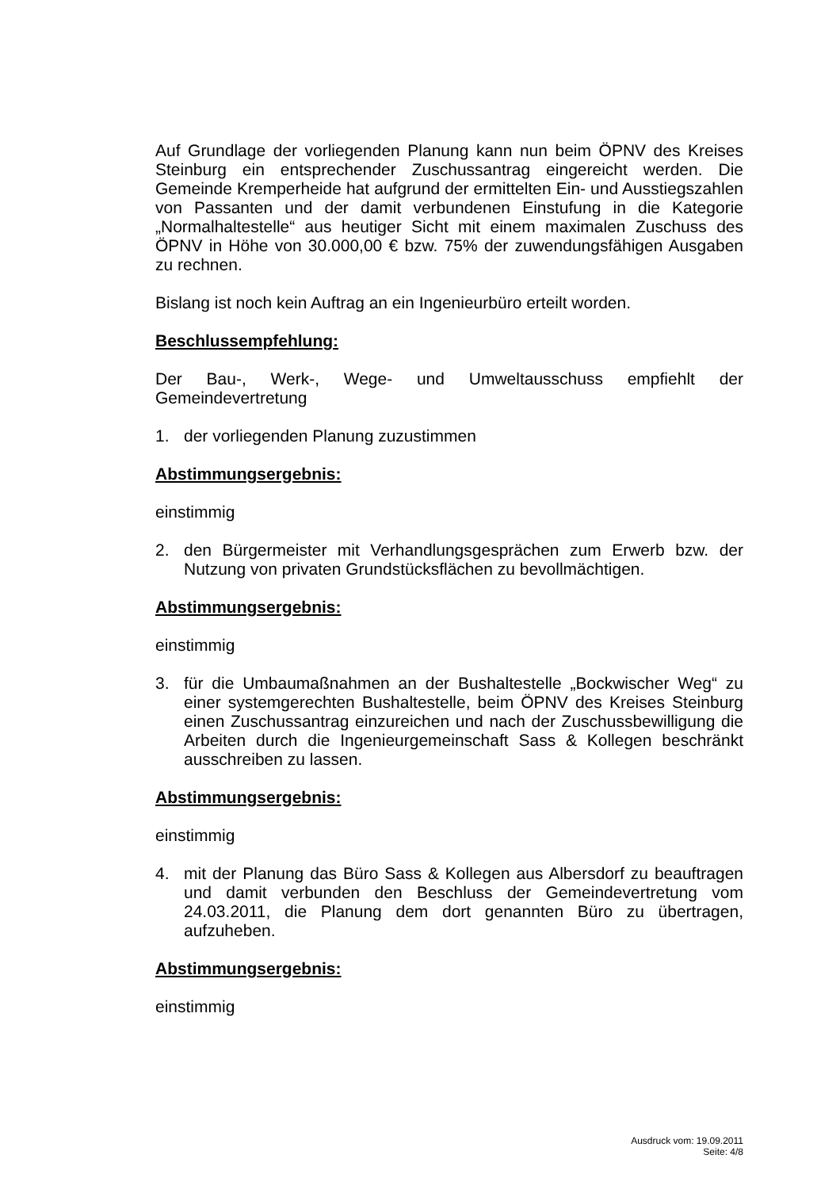Auf Grundlage der vorliegenden Planung kann nun beim ÖPNV des Kreises Steinburg ein entsprechender Zuschussantrag eingereicht werden. Die Gemeinde Kremperheide hat aufgrund der ermittelten Ein- und Ausstiegszahlen von Passanten und der damit verbundenen Einstufung in die Kategorie „Normalhaltestelle“ aus heutiger Sicht mit einem maximalen Zuschuss des ÖPNV in Höhe von 30.000,00 € bzw. 75% der zuwendungsfähigen Ausgaben zu rechnen.
Bislang ist noch kein Auftrag an ein Ingenieurbüro erteilt worden.
Beschlussempfehlung:
Der Bau-, Werk-, Wege- und Umweltausschuss empfiehlt der Gemeindevertretung
1. der vorliegenden Planung zuzustimmen
Abstimmungsergebnis:
einstimmig
2. den Bürgermeister mit Verhandlungsgesprächen zum Erwerb bzw. der Nutzung von privaten Grundstücksflächen zu bevollmächtigen.
Abstimmungsergebnis:
einstimmig
3. für die Umbaumaßnahmen an der Bushaltestelle „Bockwischer Weg“ zu einer systemgerechten Bushaltestelle, beim ÖPNV des Kreises Steinburg einen Zuschussantrag einzureichen und nach der Zuschussbewilligung die Arbeiten durch die Ingenieurgemeinschaft Sass & Kollegen beschränkt ausschreiben zu lassen.
Abstimmungsergebnis:
einstimmig
4. mit der Planung das Büro Sass & Kollegen aus Albersdorf zu beauftragen und damit verbunden den Beschluss der Gemeindevertretung vom 24.03.2011, die Planung dem dort genannten Büro zu übertragen, aufzuheben.
Abstimmungsergebnis:
einstimmig
Ausdruck vom: 19.09.2011
Seite: 4/8